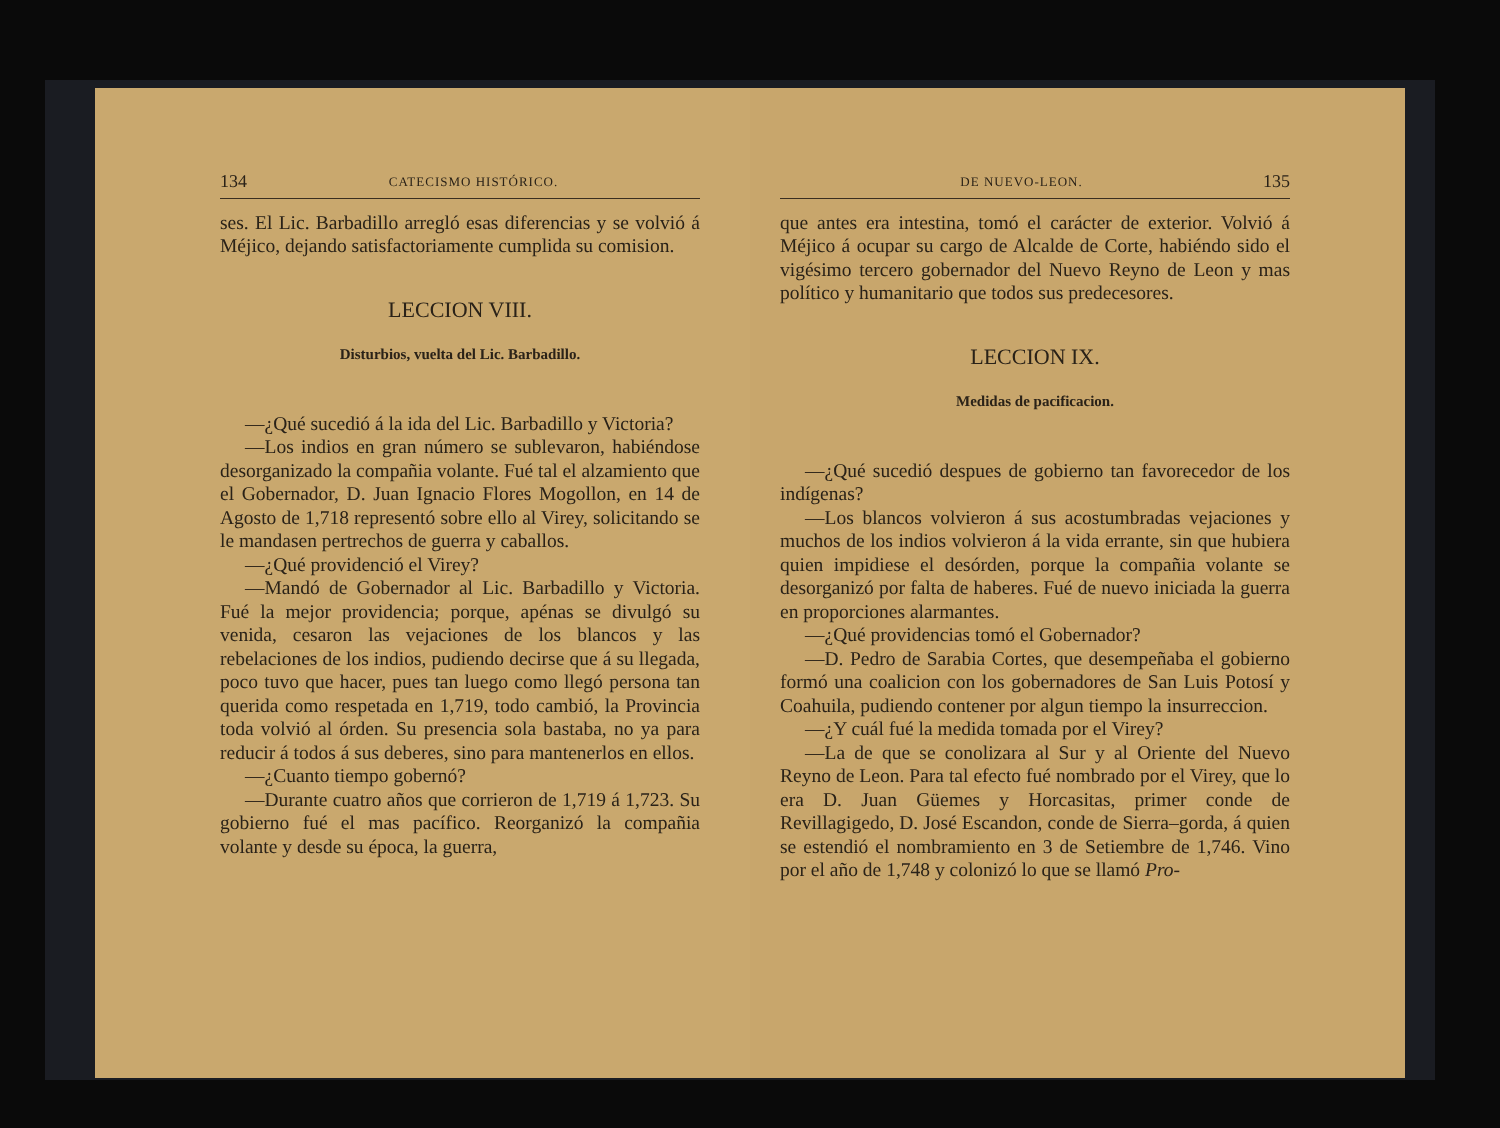134 CATECISMO HISTÓRICO.
ses. El Lic. Barbadillo arregló esas diferencias y se volvió á Méjico, dejando satisfactoriamente cumplida su comision.
LECCION VIII.
Disturbios, vuelta del Lic. Barbadillo.
—¿Qué sucedió á la ida del Lic. Barbadillo y Victoria?
—Los indios en gran número se sublevaron, habiéndose desorganizado la compañia volante. Fué tal el alzamiento que el Gobernador, D. Juan Ignacio Flores Mogollon, en 14 de Agosto de 1,718 representó sobre ello al Virey, solicitando se le mandasen pertrechos de guerra y caballos.
—¿Qué providenció el Virey?
—Mandó de Gobernador al Lic. Barbadillo y Victoria. Fué la mejor providencia; porque, apénas se divulgó su venida, cesaron las vejaciones de los blancos y las rebelaciones de los indios, pudiendo decirse que á su llegada, poco tuvo que hacer, pues tan luego como llegó persona tan querida como respetada en 1,719, todo cambió, la Provincia toda volvió al órden. Su presencia sola bastaba, no ya para reducir á todos á sus deberes, sino para mantenerlos en ellos.
—¿Cuanto tiempo gobernó?
—Durante cuatro años que corrieron de 1,719 á 1,723. Su gobierno fué el mas pacífico. Reorganizó la compañia volante y desde su época, la guerra,
DE NUEVO-LEON. 135
que antes era intestina, tomó el carácter de exterior. Volvió á Méjico á ocupar su cargo de Alcalde de Corte, habiéndo sido el vigésimo tercero gobernador del Nuevo Reyno de Leon y mas político y humanitario que todos sus predecesores.
LECCION IX.
Medidas de pacificacion.
—¿Qué sucedió despues de gobierno tan favorecedor de los indígenas?
—Los blancos volvieron á sus acostumbradas vejaciones y muchos de los indios volvieron á la vida errante, sin que hubiera quien impidiese el desórden, porque la compañia volante se desorganizó por falta de haberes. Fué de nuevo iniciada la guerra en proporciones alarmantes.
—¿Qué providencias tomó el Gobernador?
—D. Pedro de Sarabia Cortes, que desempeñaba el gobierno formó una coalicion con los gobernadores de San Luis Potosí y Coahuila, pudiendo contener por algun tiempo la insurreccion.
—¿Y cuál fué la medida tomada por el Virey?
—La de que se conolizara al Sur y al Oriente del Nuevo Reyno de Leon. Para tal efecto fué nombrado por el Virey, que lo era D. Juan Güemes y Horcasitas, primer conde de Revillagigedo, D. José Escandon, conde de Sierra–gorda, á quien se estendió el nombramiento en 3 de Setiembre de 1,746. Vino por el año de 1,748 y colonizó lo que se llamó Pro-